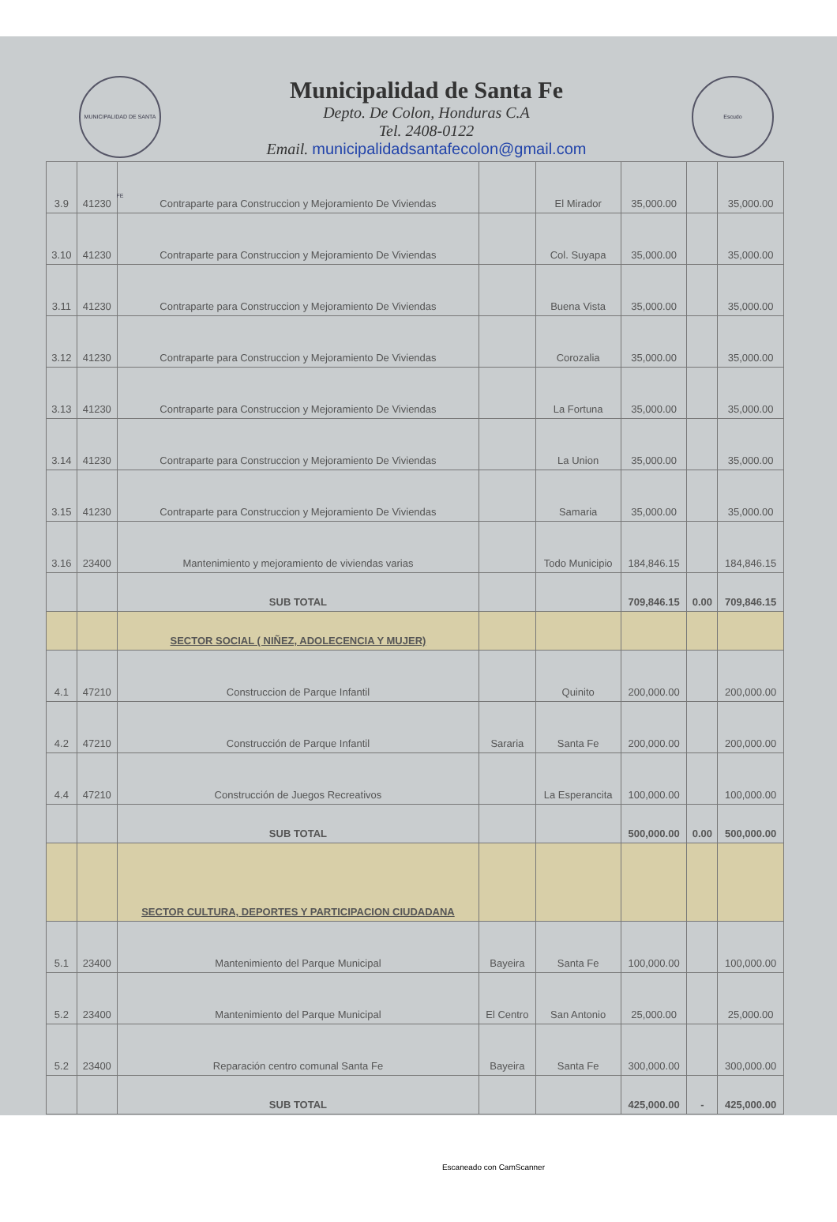MUNICIPALIDAD DE SANTA FE
Municipalidad de Santa Fe
Depto. De Colon, Honduras C.A
Tel. 2408-0122
Email. municipalidadsantafecolon@gmail.com
Escudo
| 3.9 | 41230 | Contraparte para Construccion y Mejoramiento De Viviendas | | El Mirador | 35,000.00 | | 35,000.00 |
| 3.10 | 41230 | Contraparte para Construccion y Mejoramiento De Viviendas | | Col. Suyapa | 35,000.00 | | 35,000.00 |
| 3.11 | 41230 | Contraparte para Construccion y Mejoramiento De Viviendas | | Buena Vista | 35,000.00 | | 35,000.00 |
| 3.12 | 41230 | Contraparte para Construccion y Mejoramiento De Viviendas | | Corozalia | 35,000.00 | | 35,000.00 |
| 3.13 | 41230 | Contraparte para Construccion y Mejoramiento De Viviendas | | La Fortuna | 35,000.00 | | 35,000.00 |
| 3.14 | 41230 | Contraparte para Construccion y Mejoramiento De Viviendas | | La Union | 35,000.00 | | 35,000.00 |
| 3.15 | 41230 | Contraparte para Construccion y Mejoramiento De Viviendas | | Samaria | 35,000.00 | | 35,000.00 |
| 3.16 | 23400 | Mantenimiento y mejoramiento de viviendas varias | | Todo Municipio | 184,846.15 | | 184,846.15 |
| | | SUB TOTAL | | | 709,846.15 | 0.00 | 709,846.15 |
| | | SECTOR SOCIAL ( NIÑEZ, ADOLECENCIA Y MUJER) | | | | | |
| 4.1 | 47210 | Construccion de Parque Infantil | | Quinito | 200,000.00 | | 200,000.00 |
| 4.2 | 47210 | Construcción de Parque Infantil | Sararia | Santa Fe | 200,000.00 | | 200,000.00 |
| 4.4 | 47210 | Construcción de Juegos Recreativos | | La Esperancita | 100,000.00 | | 100,000.00 |
| | | SUB TOTAL | | | 500,000.00 | 0.00 | 500,000.00 |
| | | SECTOR CULTURA, DEPORTES Y PARTICIPACION CIUDADANA | | | | | |
| 5.1 | 23400 | Mantenimiento del Parque Municipal | Bayeira | Santa Fe | 100,000.00 | | 100,000.00 |
| 5.2 | 23400 | Mantenimiento del Parque Municipal | El Centro | San Antonio | 25,000.00 | | 25,000.00 |
| 5.2 | 23400 | Reparación centro comunal Santa Fe | Bayeira | Santa Fe | 300,000.00 | | 300,000.00 |
| | | SUB TOTAL | | | 425,000.00 | - | 425,000.00 |
Escaneado con CamScanner